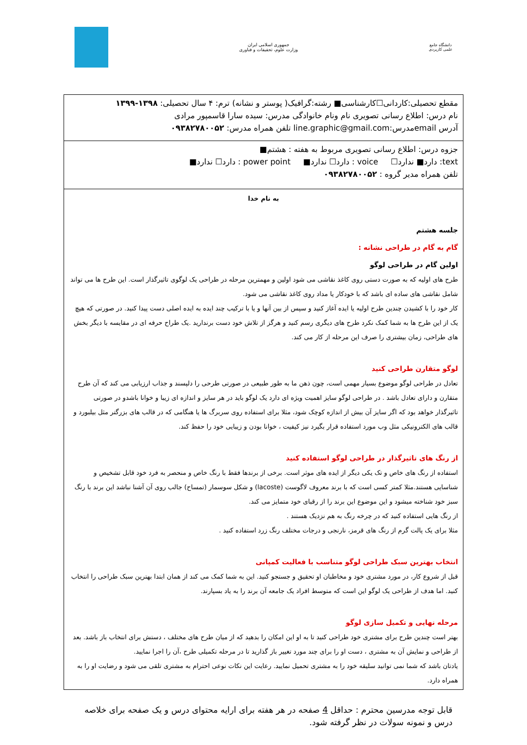جمهوری اسلامی ایران
وزارت علوم، تحقیقات و فناوری
دانشگاه جامع
علمی کاربردی
مقطع تحصیلی:کاردانی☐کارشناسی■ رشته:گرافیک( پوستر و نشانه) ترم: ۴ سال تحصیلی: ۱۳۹۸-۱۳۹۹
نام درس: اطلاع رسانی تصویری نام ونام خانوادگی مدرس: سیده سارا قاسمپور مرادی
آدرس emailمدرس:line.graphic@gmail.com تلفن همراه مدرس: ۰۹۳۸۲۷۸۰۰۵۲
جزوه درس: اطلاع رسانی تصویری مربوط به هفته : هشتم■
text: دارد■ ندارد☐ voice : دارد☐ ندارد■ power point : دارد☐ ندارد■
تلفن همراه مدیر گروه : ۰۹۳۸۲۷۸۰۰۵۲
به نام خدا
جلسه هشتم
گام به گام در طراحی نشانه :
اولین گام در طراحی لوگو
طرح های اولیه که به صورت دستی روی کاغذ نقاشی می شود اولین و مهمترین مرحله در طراحی یک لوگوی تاثیرگذار است. این طرح ها می تواند شامل نقاشی های ساده ای باشد که با خودکار یا مداد روی کاغذ نقاشی می شود.
کار خود را با کشیدن چندین طرح اولیه یا ایده آغاز کنید و سپس از بین آنها و یا با ترکیب چند ایده به ایده اصلی دست پیدا کنید. در صورتی که هیچ یک از این طرح ها به شما کمک نکرد طرح های دیگری رسم کنید و هرگز از تلاش خود دست برندارید .یک طراح حرفه ای در مقایسه با دیگر بخش های طراحی، زمان بیشتری را صرف این مرحله از کار می کند.
لوگو متقارن طراحی کنید
تعادل در طراحی لوگو موضوع بسیار مهمی است، چون ذهن ما به طور طبیعی در صورتی طرحی را دلپسند و جذاب ارزیابی می کند که آن طرح متقارن و دارای تعادل باشد . در طراحی لوگو سایز اهمیت ویژه ای دارد یک لوگو باید در هر سایز و اندازه ای زیبا و خوانا باشدو در صورتی تاثیرگذار خواهد بود که اگر سایز آن بیش از اندازه کوچک شود، مثلا برای استفاده روی سربرگ ها یا هنگامی که در قالب های بزرگتر مثل بیلبورد و قالب های الکترونیکی مثل وب مورد استفاده قرار بگیرد نیز کیفیت ، خوانا بودن و زیبایی خود را حفظ کند.
از رنگ های تاثیرگذار در طراحی لوگو استفاده کنید
استفاده از رنگ های خاص و تک یکی دیگر از ایده های موثر است. برخی از برندها فقط با رنگ خاص و منحصر به فرد خود قابل تشخیص و شناسایی هستند.مثلا کمتر کسی است که با برند معروف لاگوست (lacoste) و شکل سوسمار (تمساح) جالب روی آن آشنا نباشد این برند با رنگ سبز خود شناخته میشود و این موضوع این برند را از رقبای خود متمایز می کند.
از رنگ هایی استفاده کنید که در چرخه رنگ به هم نزدیک هستند .
مثلا برای یک پالت گرم از رنگ های قرمز، نارنجی و درجات مختلف رنگ زرد استفاده کنید .
انتخاب بهترین سبک طراحی لوگو متناسب با فعالیت کمپانی
قبل از شروع کار، در مورد مشتری خود و مخاطبان او تحقیق و جستجو کنید. این به شما کمک می کند از همان ابتدا بهترین سبک طراحی را انتخاب کنید. اما هدف از طراحی یک لوگو این است که متوسط افراد یک جامعه آن برند را به یاد بسپارند.
مرحله نهایی و تکمیل سازی لوگو
بهتر است چندین طرح برای مشتری خود طراحی کنید تا به او این امکان را بدهید که از میان طرح های مختلف ، دستش برای انتخاب باز باشد. بعد از طراحی و نمایش آن به مشتری ، دست او را برای چند مورد تغییر باز گذارید تا در مرحله تکمیلی طرح ،آن را اجرا نمایید.
یادتان باشد که شما نمی توانید سلیقه خود را به مشتری تحمیل نمایید. رعایت این نکات نوعی احترام به مشتری تلقی می شود و رضایت او را به همراه دارد.
قابل توجه مدرسین محترم : حداقل 4 صفحه در هر هفته برای ارایه محتوای درس و یک صفحه برای خلاصه درس و نمونه سولات در نظر گرفته شود.